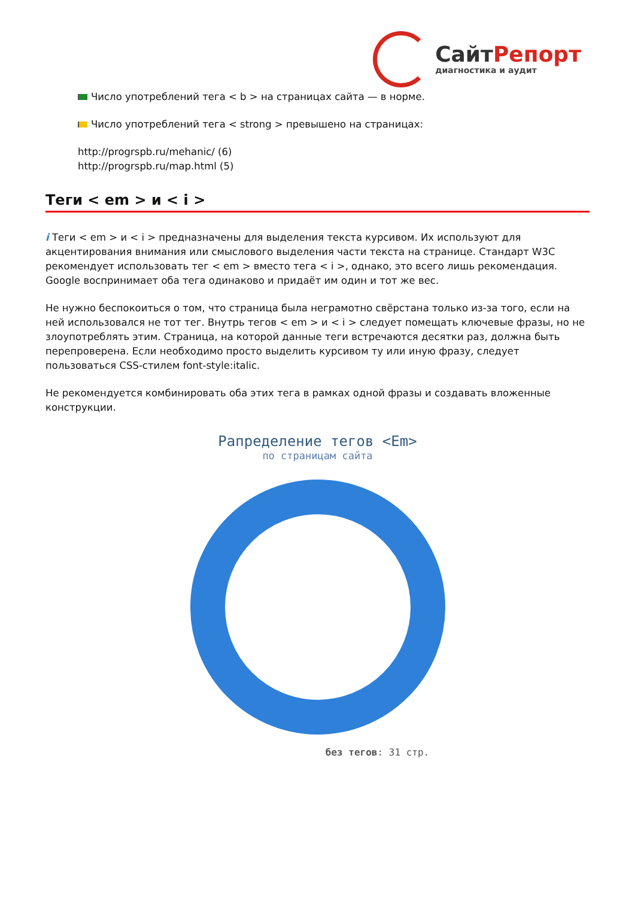СайтРепорт
диагностика и аудит
Число употреблений тега < b > на страницах сайта — в норме.
Число употреблений тега < strong > превышено на страницах:
http://progrspb.ru/mehanic/ (6)
http://progrspb.ru/map.html (5)
Теги < em > и < i >
i Теги < em > и < i > предназначены для выделения текста курсивом. Их используют для акцентирования внимания или смыслового выделения части текста на странице. Стандарт W3C рекомендует использовать тег < em > вместо тега < i >, однако, это всего лишь рекомендация. Google воспринимает оба тега одинаково и придаёт им один и тот же вес.
Не нужно беспокоиться о том, что страница была неграмотно свёрстана только из-за того, если на ней использовался не тот тег. Внутрь тегов < em > и < i > следует помещать ключевые фразы, но не злоупотреблять этим. Страница, на которой данные теги встречаются десятки раз, должна быть перепроверена. Если необходимо просто выделить курсивом ту или иную фразу, следует пользоваться CSS-стилем font-style:italic.
Не рекомендуется комбинировать оба этих тега в рамках одной фразы и создавать вложенные конструкции.
Рапределение тегов <Em>
по страницам сайта
без тегов: 31 стр.